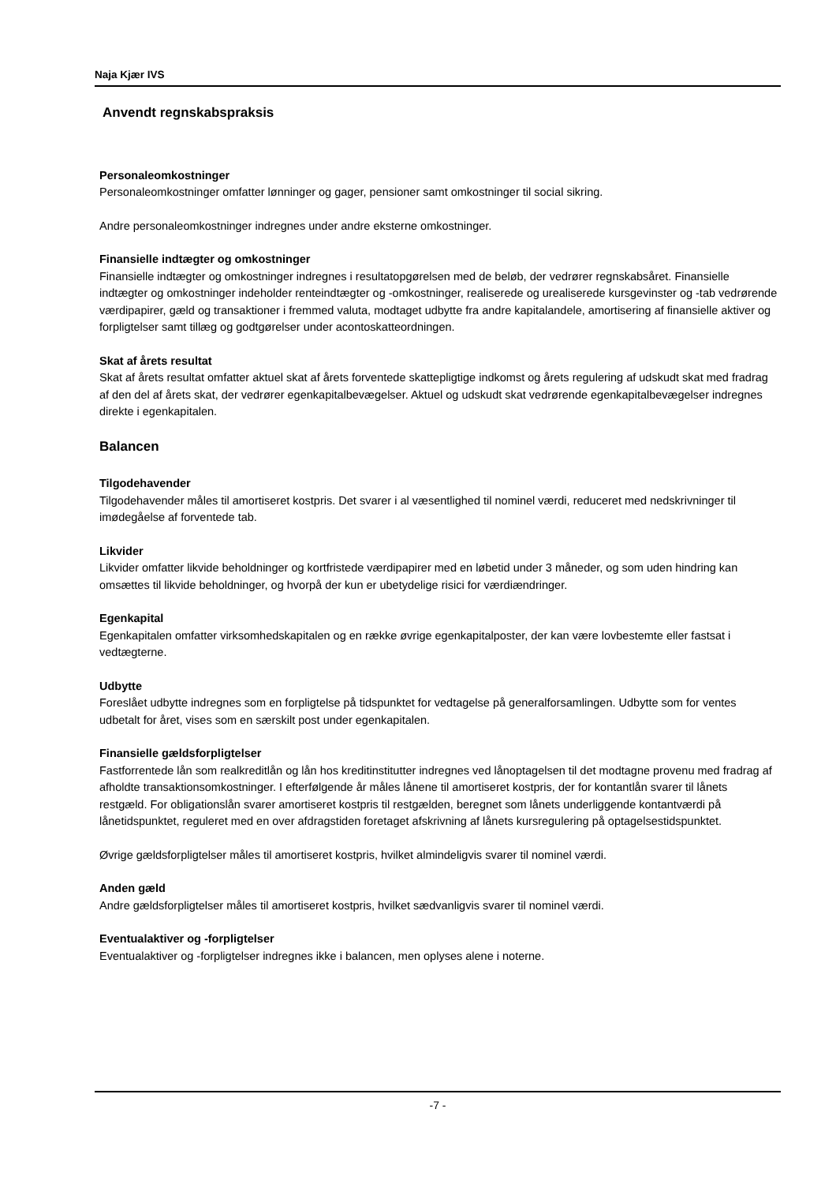Naja Kjær IVS
Anvendt regnskabspraksis
Personaleomkostninger
Personaleomkostninger omfatter lønninger og gager, pensioner samt omkostninger til social sikring.
Andre personaleomkostninger indregnes under andre eksterne omkostninger.
Finansielle indtægter og omkostninger
Finansielle indtægter og omkostninger indregnes i resultatopgørelsen med de beløb, der vedrører regnskabsåret. Finansielle indtægter og omkostninger indeholder renteindtægter og -omkostninger, realiserede og urealiserede kursgevinster og -tab vedrørende værdipapirer, gæld og transaktioner i fremmed valuta, modtaget udbytte fra andre kapitalandele, amortisering af finansielle aktiver og forpligtelser samt tillæg og godtgørelser under acontoskatteordningen.
Skat af årets resultat
Skat af årets resultat omfatter aktuel skat af årets forventede skattepligtige indkomst og årets regulering af udskudt skat med fradrag af den del af årets skat, der vedrører egenkapitalbevægelser. Aktuel og udskudt skat vedrørende egenkapitalbevægelser indregnes direkte i egenkapitalen.
Balancen
Tilgodehavender
Tilgodehavender måles til amortiseret kostpris. Det svarer i al væsentlighed til nominel værdi, reduceret med nedskrivninger til imødegåelse af forventede tab.
Likvider
Likvider omfatter likvide beholdninger og kortfristede værdipapirer med en løbetid under 3 måneder, og som uden hindring kan omsættes til likvide beholdninger, og hvorpå der kun er ubetydelige risici for værdiændringer.
Egenkapital
Egenkapitalen omfatter virksomhedskapitalen og en række øvrige egenkapitalposter, der kan være lovbestemte eller fastsat i vedtægterne.
Udbytte
Foreslået udbytte indregnes som en forpligtelse på tidspunktet for vedtagelse på generalforsamlingen. Udbytte som for ventes udbetalt for året, vises som en særskilt post under egenkapitalen.
Finansielle gældsforpligtelser
Fastforrentede lån som realkreditlån og lån hos kreditinstitutter indregnes ved lånoptagelsen til det modtagne provenu med fradrag af afholdte transaktionsomkostninger. I efterfølgende år måles lånene til amortiseret kostpris, der for kontantlån svarer til lånets restgæld. For obligationslån svarer amortiseret kostpris til restgælden, beregnet som lånets underliggende kontantværdi på lånetidspunktet, reguleret med en over afdragstiden foretaget afskrivning af lånets kursregulering på optagelsestidspunktet.
Øvrige gældsforpligtelser måles til amortiseret kostpris, hvilket almindeligvis svarer til nominel værdi.
Anden gæld
Andre gældsforpligtelser måles til amortiseret kostpris, hvilket sædvanligvis svarer til nominel værdi.
Eventualaktiver og -forpligtelser
Eventualaktiver og -forpligtelser indregnes ikke i balancen, men oplyses alene i noterne.
-7 -